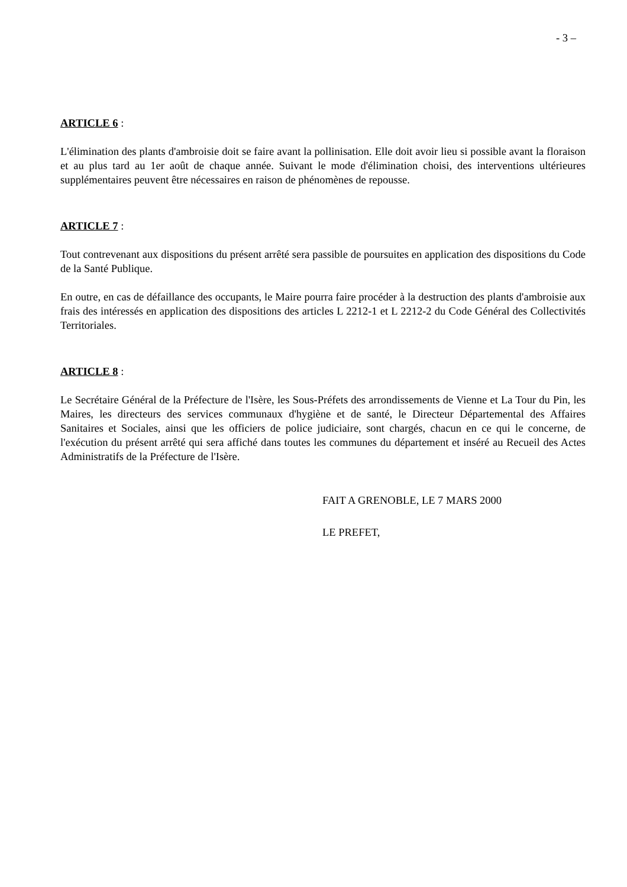- 3 –
ARTICLE 6 :
L'élimination des plants d'ambroisie doit se faire avant la pollinisation. Elle doit avoir lieu si possible avant la floraison et au plus tard au 1er août de chaque année. Suivant le mode d'élimination choisi, des interventions ultérieures supplémentaires peuvent être nécessaires en raison de phénomènes de repousse.
ARTICLE 7 :
Tout contrevenant aux dispositions du présent arrêté sera passible de poursuites en application des dispositions du Code de la Santé Publique.
En outre, en cas de défaillance des occupants, le Maire pourra faire procéder à la destruction des plants d'ambroisie aux frais des intéressés en application des dispositions des articles L 2212-1 et L 2212-2 du Code Général des Collectivités Territoriales.
ARTICLE 8 :
Le Secrétaire Général de la Préfecture de l'Isère, les Sous-Préfets des arrondissements de Vienne et La Tour du Pin, les Maires, les directeurs des services communaux d'hygiène et de santé, le Directeur Départemental des Affaires Sanitaires et Sociales, ainsi que les officiers de police judiciaire, sont chargés, chacun en ce qui le concerne, de l'exécution du présent arrêté qui sera affiché dans toutes les communes du département et inséré au Recueil des Actes Administratifs de la Préfecture de l'Isère.
FAIT A GRENOBLE, LE 7 MARS 2000
LE PREFET,